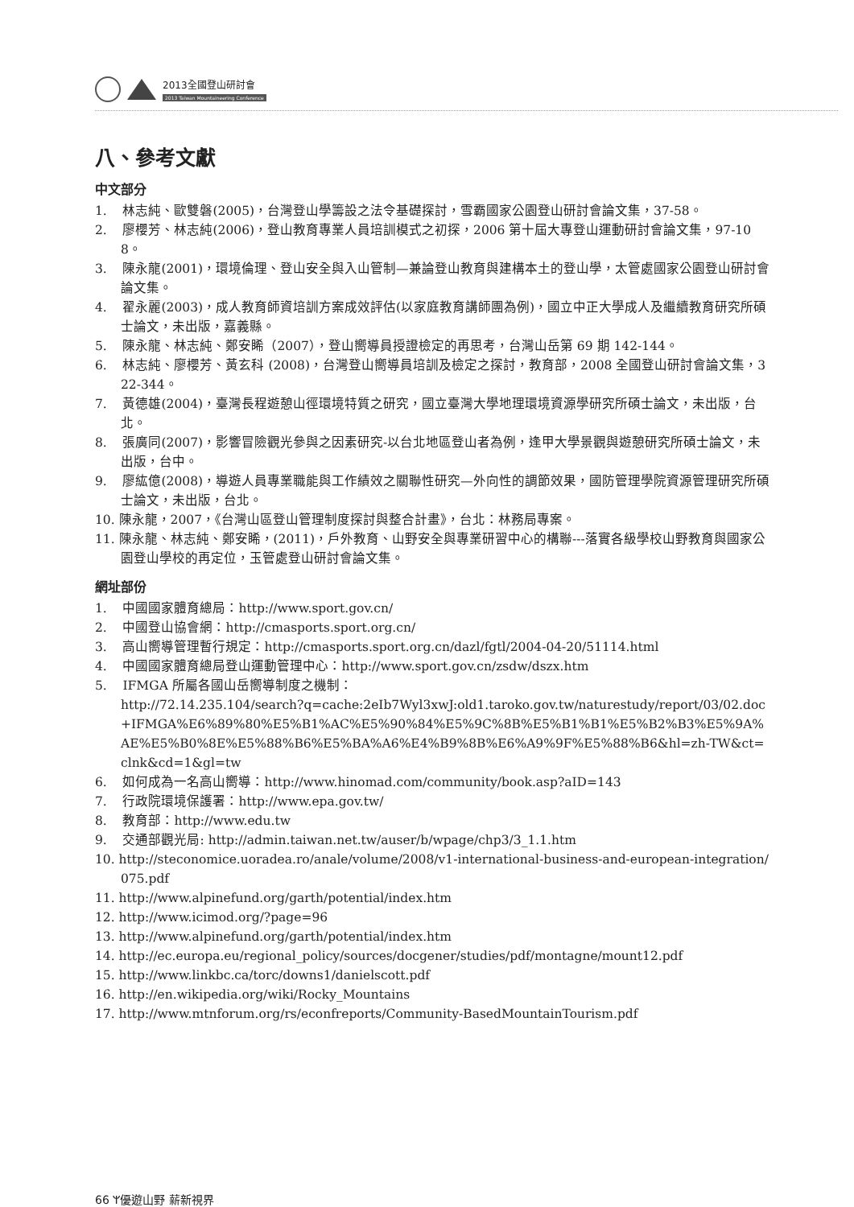2013全國登山研討會
2013 Taiwan Mountaineering Conference
八、參考文獻
中文部分
1. 林志純、歐雙磐(2005)，台灣登山學籌設之法令基礎探討，雪霸國家公園登山研討會論文集，37-58。
2. 廖櫻芳、林志純(2006)，登山教育專業人員培訓模式之初探，2006 第十屆大專登山運動研討會論文集，97-108。
3. 陳永龍(2001)，環境倫理、登山安全與入山管制—兼論登山教育與建構本土的登山學，太管處國家公園登山研討會論文集。
4. 翟永麗(2003)，成人教育師資培訓方案成效評估(以家庭教育講師團為例)，國立中正大學成人及繼續教育研究所碩士論文，未出版，嘉義縣。
5. 陳永龍、林志純、鄭安睎（2007），登山嚮導員授證檢定的再思考，台灣山岳第 69 期 142-144。
6. 林志純、廖櫻芳、黃玄科 (2008)，台灣登山嚮導員培訓及檢定之探討，教育部，2008 全國登山研討會論文集，322-344。
7. 黃德雄(2004)，臺灣長程遊憩山徑環境特質之研究，國立臺灣大學地理環境資源學研究所碩士論文，未出版，台北。
8. 張廣同(2007)，影響冒險觀光參與之因素研究-以台北地區登山者為例，逢甲大學景觀與遊憩研究所碩士論文，未出版，台中。
9. 廖紘億(2008)，導遊人員專業職能與工作績效之關聯性研究—外向性的調節效果，國防管理學院資源管理研究所碩士論文，未出版，台北。
10. 陳永龍，2007，《台灣山區登山管理制度探討與整合計畫》，台北：林務局專案。
11. 陳永龍、林志純、鄭安睎，(2011)，戶外教育、山野安全與專業研習中心的構聯---落實各級學校山野教育與國家公園登山學校的再定位，玉管處登山研討會論文集。
網址部份
1. 中國國家體育總局：http://www.sport.gov.cn/
2. 中國登山協會網：http://cmasports.sport.org.cn/
3. 高山嚮導管理暫行規定：http://cmasports.sport.org.cn/dazl/fgtl/2004-04-20/51114.html
4. 中國國家體育總局登山運動管理中心：http://www.sport.gov.cn/zsdw/dszx.htm
5. IFMGA 所屬各國山岳嚮導制度之機制：
http://72.14.235.104/search?q=cache:2eIb7Wyl3xwJ:old1.taroko.gov.tw/naturestudy/report/03/02.doc+IFMGA%E6%89%80%E5%B1%AC%E5%90%84%E5%9C%8B%E5%B1%B1%E5%B2%B3%E5%9A%AE%E5%B0%8E%E5%88%B6%E5%BA%A6%E4%B9%8B%E6%A9%9F%E5%88%B6&hl=zh-TW&ct=clnk&cd=1&gl=tw
6. 如何成為一名高山嚮導：http://www.hinomad.com/community/book.asp?aID=143
7. 行政院環境保護署：http://www.epa.gov.tw/
8. 教育部：http://www.edu.tw
9. 交通部觀光局: http://admin.taiwan.net.tw/auser/b/wpage/chp3/3_1.1.htm
10. http://steconomice.uoradea.ro/anale/volume/2008/v1-international-business-and-european-integration/075.pdf
11. http://www.alpinefund.org/garth/potential/index.htm
12. http://www.icimod.org/?page=96
13. http://www.alpinefund.org/garth/potential/index.htm
14. http://ec.europa.eu/regional_policy/sources/docgener/studies/pdf/montagne/mount12.pdf
15. http://www.linkbc.ca/torc/downs1/danielscott.pdf
16. http://en.wikipedia.org/wiki/Rocky_Mountains
17. http://www.mtnforum.org/rs/econfreports/Community-BasedMountainTourism.pdf
66 ᛘ優遊山野 薪新視界